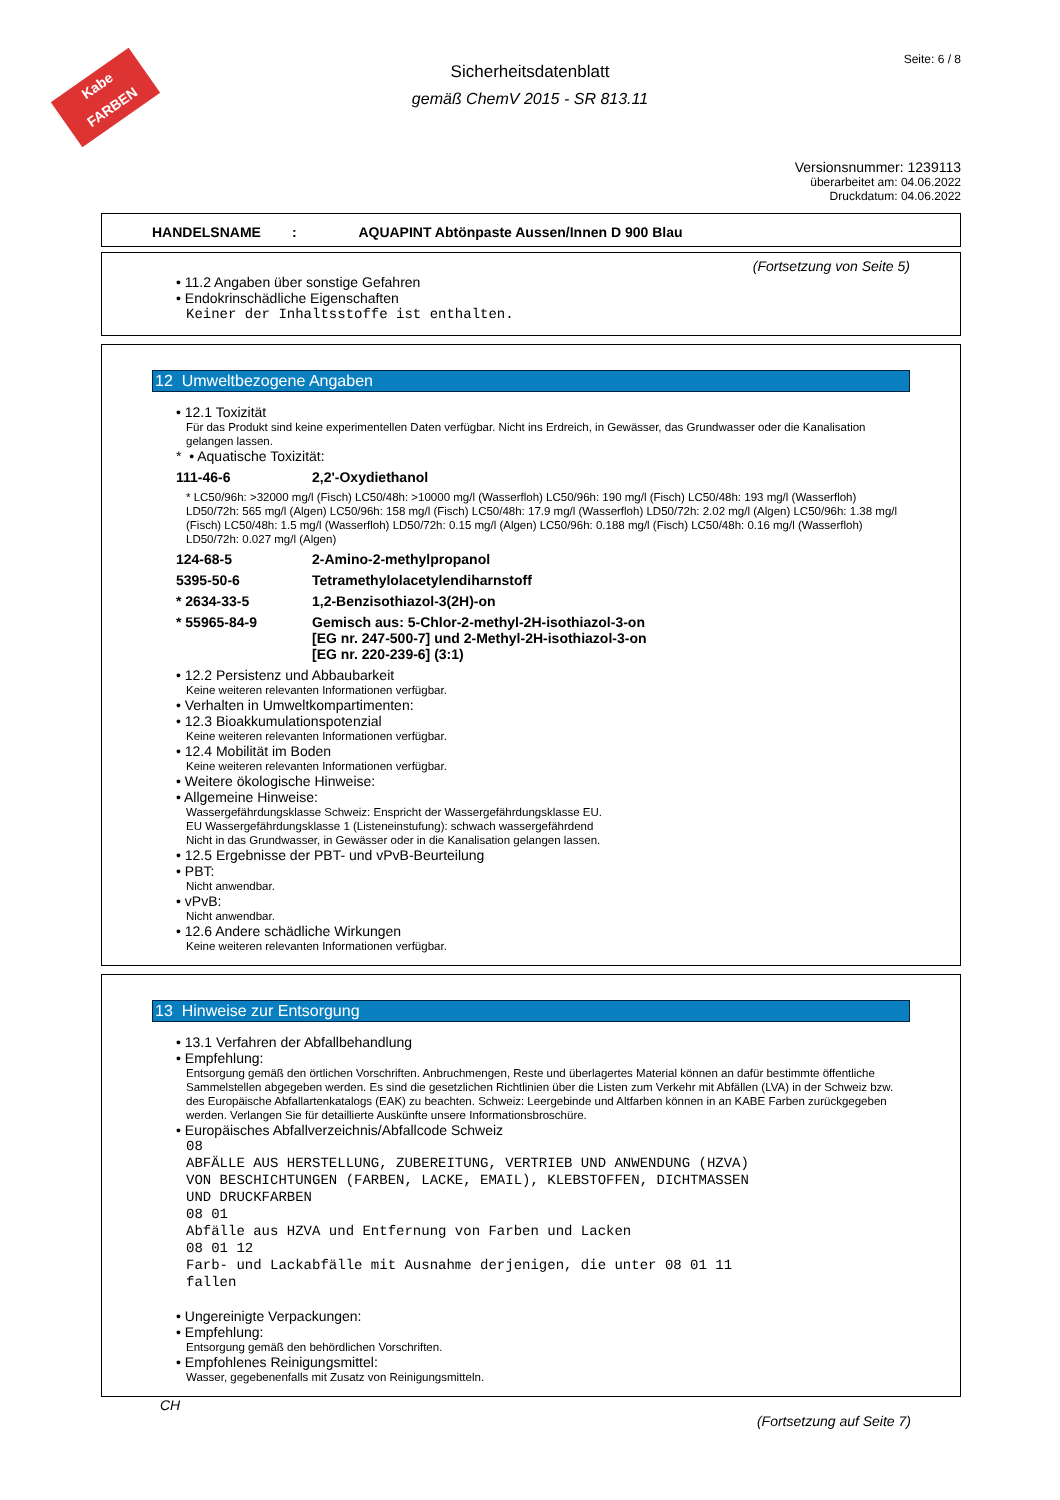Kabe FARBEN
Seite: 6 / 8
Sicherheitsdatenblatt
gemäß ChemV 2015 - SR 813.11
Versionsnummer: 1239113
überarbeitet am: 04.06.2022
Druckdatum: 04.06.2022
HANDELSNAME : AQUAPINT Abtönpaste Aussen/Innen D 900 Blau
(Fortsetzung von Seite 5)
• 11.2 Angaben über sonstige Gefahren
• Endokrinschädliche Eigenschaften
Keiner der Inhaltsstoffe ist enthalten.
12 Umweltbezogene Angaben
• 12.1 Toxizität
Für das Produkt sind keine experimentellen Daten verfügbar. Nicht ins Erdreich, in Gewässer, das Grundwasser oder die Kanalisation gelangen lassen.
* • Aquatische Toxizität:
111-46-6 2,2'-Oxydiethanol
* LC50/96h: >32000 mg/l (Fisch) LC50/48h: >10000 mg/l (Wasserfloh) LC50/96h: 190 mg/l (Fisch) LC50/48h: 193 mg/l (Wasserfloh) LD50/72h: 565 mg/l (Algen) LC50/96h: 158 mg/l (Fisch) LC50/48h: 17.9 mg/l (Wasserfloh) LD50/72h: 2.02 mg/l (Algen) LC50/96h: 1.38 mg/l (Fisch) LC50/48h: 1.5 mg/l (Wasserfloh) LD50/72h: 0.15 mg/l (Algen) LC50/96h: 0.188 mg/l (Fisch) LC50/48h: 0.16 mg/l (Wasserfloh) LD50/72h: 0.027 mg/l (Algen)
124-68-5 2-Amino-2-methylpropanol
5395-50-6 Tetramethylolacetylendiharnstoff
* 2634-33-5 1,2-Benzisothiazol-3(2H)-on
* 55965-84-9 Gemisch aus: 5-Chlor-2-methyl-2H-isothiazol-3-on
[EG nr. 247-500-7] und 2-Methyl-2H-isothiazol-3-on
[EG nr. 220-239-6] (3:1)
• 12.2 Persistenz und Abbaubarkeit
Keine weiteren relevanten Informationen verfügbar.
• Verhalten in Umweltkompartimenten:
• 12.3 Bioakkumulationspotenzial
Keine weiteren relevanten Informationen verfügbar.
• 12.4 Mobilität im Boden
Keine weiteren relevanten Informationen verfügbar.
• Weitere ökologische Hinweise:
• Allgemeine Hinweise:
Wassergefährdungsklasse Schweiz: Enspricht der Wassergefährdungsklasse EU.
EU Wassergefährdungsklasse 1 (Listeneinstufung): schwach wassergefährdend
Nicht in das Grundwasser, in Gewässer oder in die Kanalisation gelangen lassen.
• 12.5 Ergebnisse der PBT- und vPvB-Beurteilung
• PBT:
Nicht anwendbar.
• vPvB:
Nicht anwendbar.
• 12.6 Andere schädliche Wirkungen
Keine weiteren relevanten Informationen verfügbar.
13 Hinweise zur Entsorgung
• 13.1 Verfahren der Abfallbehandlung
• Empfehlung:
Entsorgung gemäß den örtlichen Vorschriften. Anbruchmengen, Reste und überlagertes Material können an dafür bestimmte öffentliche Sammelstellen abgegeben werden. Es sind die gesetzlichen Richtlinien über die Listen zum Verkehr mit Abfällen (LVA) in der Schweiz bzw. des Europäische Abfallartenkatalogs (EAK) zu beachten. Schweiz: Leergebinde und Altfarben können in an KABE Farben zurückgegeben werden. Verlangen Sie für detaillierte Auskünfte unsere Informationsbroschüre.
• Europäisches Abfallverzeichnis/Abfallcode Schweiz
08
ABFÄLLE AUS HERSTELLUNG, ZUBEREITUNG, VERTRIEB UND ANWENDUNG (HZVA)
VON BESCHICHTUNGEN (FARBEN, LACKE, EMAIL), KLEBSTOFFEN, DICHTMASSEN
UND DRUCKFARBEN
08 01
Abfälle aus HZVA und Entfernung von Farben und Lacken
08 01 12
Farb- und Lackabfälle mit Ausnahme derjenigen, die unter 08 01 11
fallen
• Ungereinigte Verpackungen:
• Empfehlung:
Entsorgung gemäß den behördlichen Vorschriften.
• Empfohlenes Reinigungsmittel:
Wasser, gegebenenfalls mit Zusatz von Reinigungsmitteln.
CH
(Fortsetzung auf Seite 7)